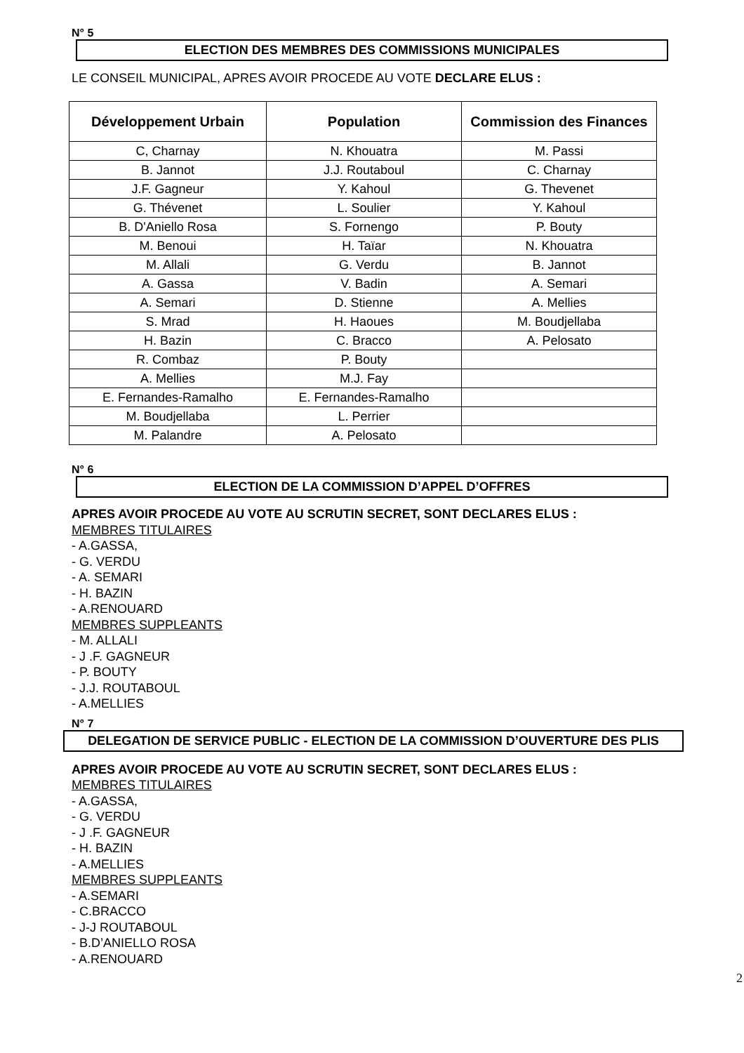N° 5
ELECTION DES MEMBRES DES COMMISSIONS MUNICIPALES
LE CONSEIL MUNICIPAL, APRES AVOIR PROCEDE AU VOTE DECLARE ELUS :
| Développement Urbain | Population | Commission des Finances |
| --- | --- | --- |
| C, Charnay | N. Khouatra | M. Passi |
| B. Jannot | J.J. Routaboul | C. Charnay |
| J.F. Gagneur | Y. Kahoul | G. Thevenet |
| G. Thévenet | L. Soulier | Y. Kahoul |
| B. D'Aniello Rosa | S. Fornengo | P. Bouty |
| M. Benoui | H. Taïar | N. Khouatra |
| M. Allali | G. Verdu | B. Jannot |
| A. Gassa | V. Badin | A. Semari |
| A. Semari | D. Stienne | A. Mellies |
| S. Mrad | H. Haoues | M. Boudjellaba |
| H. Bazin | C. Bracco | A. Pelosato |
| R. Combaz | P. Bouty | |
| A. Mellies | M.J. Fay | |
| E. Fernandes-Ramalho | E. Fernandes-Ramalho | |
| M. Boudjellaba | L. Perrier | |
| M. Palandre | A. Pelosato | |
N° 6
ELECTION DE LA COMMISSION D’APPEL D’OFFRES
APRES AVOIR PROCEDE AU VOTE AU SCRUTIN SECRET, SONT DECLARES ELUS :
MEMBRES TITULAIRES
- A.GASSA,
- G. VERDU
- A. SEMARI
- H. BAZIN
- A.RENOUARD
MEMBRES SUPPLEANTS
- M. ALLALI
- J .F. GAGNEUR
- P. BOUTY
- J.J. ROUTABOUL
- A.MELLIES
N° 7
DELEGATION DE SERVICE PUBLIC - ELECTION DE LA COMMISSION D’OUVERTURE DES PLIS
APRES AVOIR PROCEDE AU VOTE AU SCRUTIN SECRET, SONT DECLARES ELUS :
MEMBRES TITULAIRES
- A.GASSA,
- G. VERDU
- J .F. GAGNEUR
- H. BAZIN
- A.MELLIES
MEMBRES SUPPLEANTS
- A.SEMARI
- C.BRACCO
- J-J ROUTABOUL
- B.D’ANIELLO ROSA
- A.RENOUARD
2